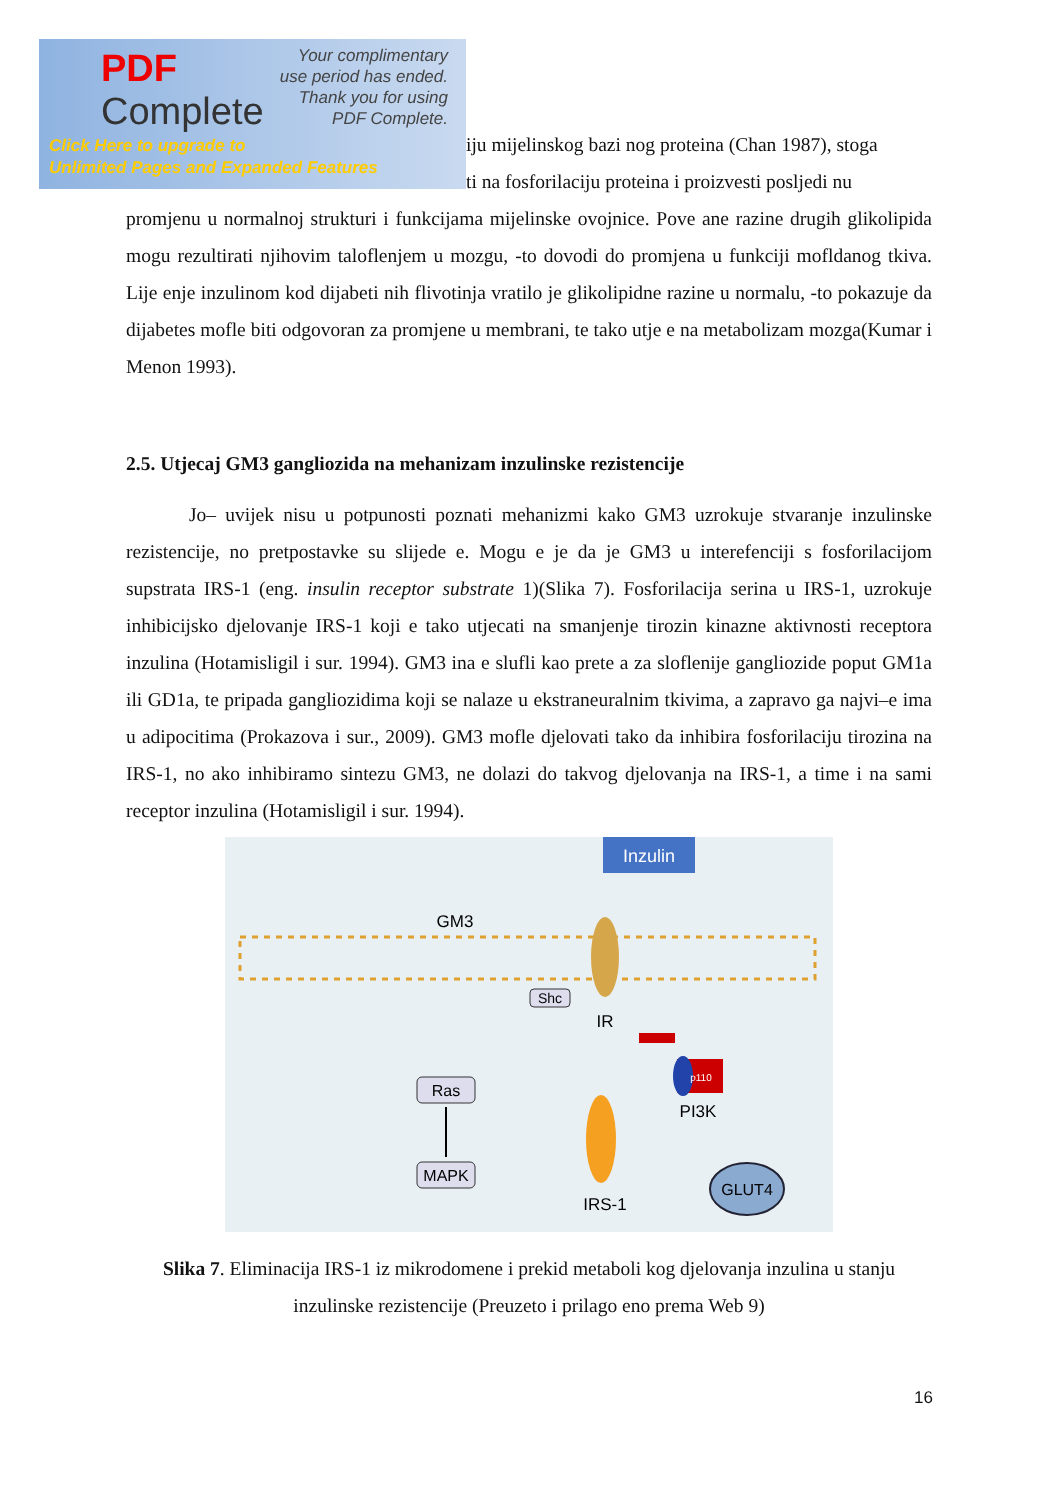PDF
Complete
Your complimentary
use period has ended.
Thank you for using
PDF Complete.
Click Here to upgrade to
Unlimited Pages and Expanded Features
iju mijelinskog bazi nog proteina (Chan 1987), stoga
ti na fosforilaciju proteina i proizvesti posljedi nu
promjenu u normalnoj strukturi i funkcijama mijelinske ovojnice. Pove ane razine drugih glikolipida mogu rezultirati njihovim taloflenjem u mozgu, -to dovodi do promjena u funkciji mofldanog tkiva. Lije enje inzulinom kod dijabeti nih flivotinja vratilo je glikolipidne razine u normalu, -to pokazuje da dijabetes mofle biti odgovoran za promjene u membrani, te tako utje e na metabolizam mozga(Kumar i Menon 1993).
2.5. Utjecaj GM3 gangliozida na mehanizam inzulinske rezistencije
Jo– uvijek nisu u potpunosti poznati mehanizmi kako GM3 uzrokuje stvaranje inzulinske rezistencije, no pretpostavke su slijede e. Mogu e je da je GM3 u interefenciji s fosforilacijom supstrata IRS-1 (eng. insulin receptor substrate 1)(Slika 7). Fosforilacija serina u IRS-1, uzrokuje inhibicijsko djelovanje IRS-1 koji e tako utjecati na smanjenje tirozin kinazne aktivnosti receptora inzulina (Hotamisligil i sur. 1994). GM3 ina e slufli kao prete a za sloflenije gangliozide poput GM1a ili GD1a, te pripada gangliozidima koji se nalaze u ekstraneuralnim tkivima, a zapravo ga najvi–e ima u adipocitima (Prokazova i sur., 2009). GM3 mofle djelovati tako da inhibira fosforilaciju tirozina na IRS-1, no ako inhibiramo sintezu GM3, ne dolazi do takvog djelovanja na IRS-1, a time i na sami receptor inzulina (Hotamisligil i sur. 1994).
Inzulin
GM3
Shc
IR
Ras
MAPK
IRS-1
p110
PI3K
GLUT4
Slika 7. Eliminacija IRS-1 iz mikrodomene i prekid metaboli kog djelovanja inzulina u stanju inzulinske rezistencije (Preuzeto i prilago eno prema Web 9)
16